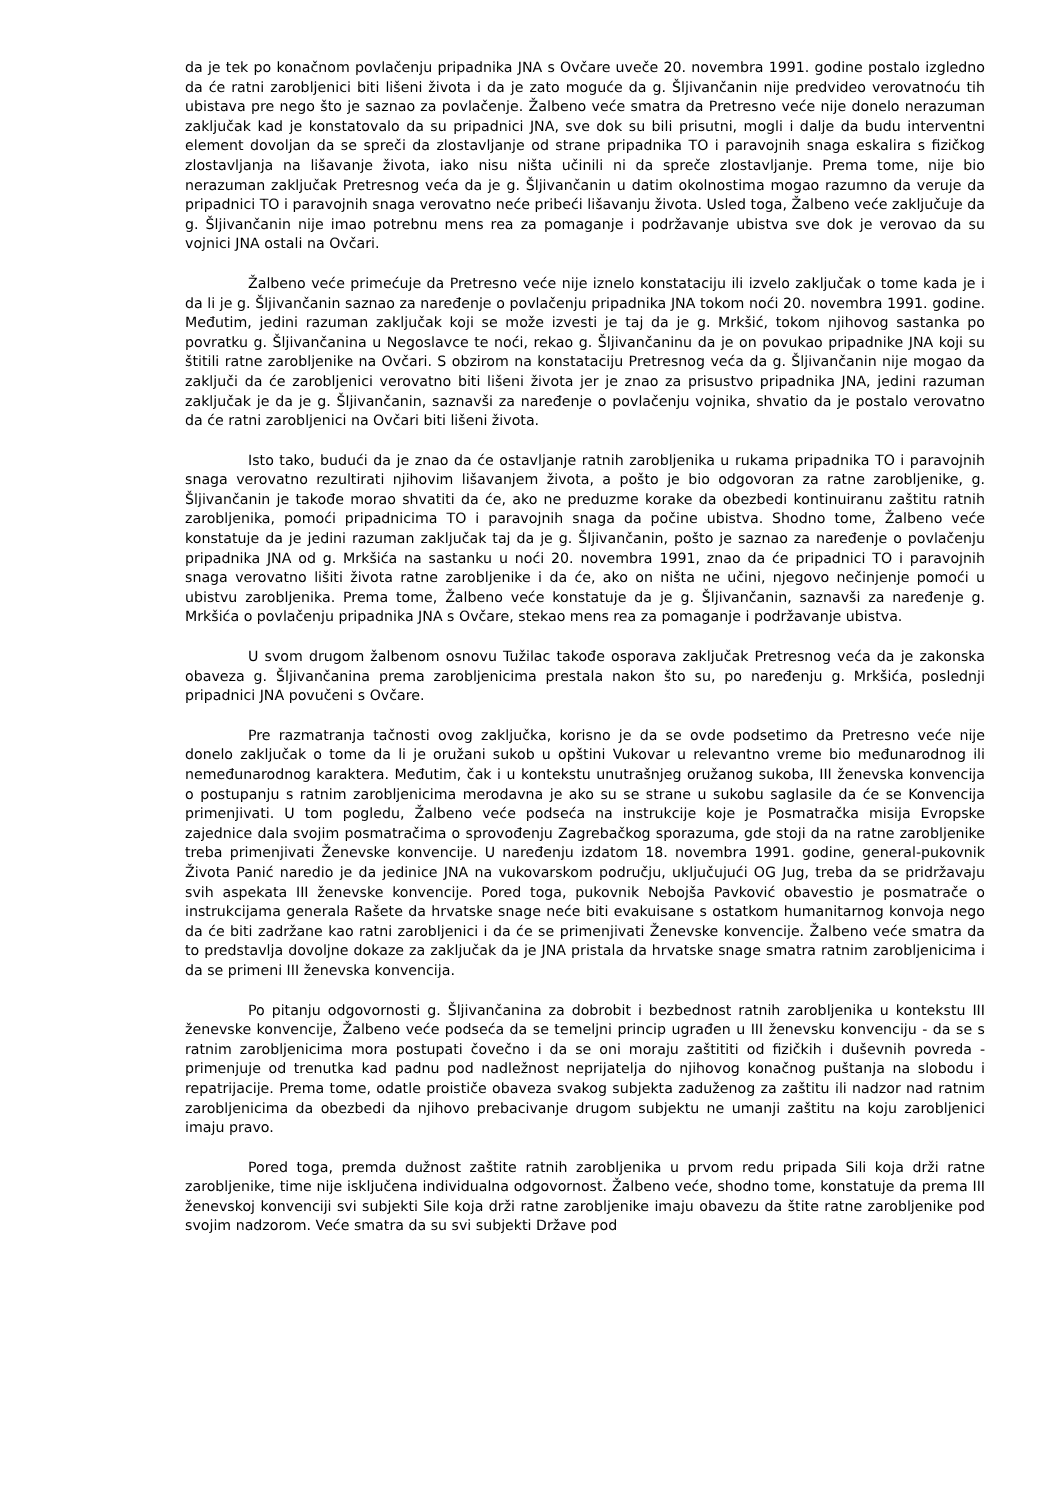da je tek po konačnom povlačenju pripadnika JNA s Ovčare uveče 20. novembra 1991. godine postalo izgledno da će ratni zarobljenici biti lišeni života i da je zato moguće da g. Šljivančanin nije predvideo verovatnoću tih ubistava pre nego što je saznao za povlačenje. Žalbeno veće smatra da Pretresno veće nije donelo nerazuman zaključak kad je konstatovalo da su pripadnici JNA, sve dok su bili prisutni, mogli i dalje da budu interventni element dovoljan da se spreči da zlostavljanje od strane pripadnika TO i paravojnih snaga eskalira s fizičkog zlostavljanja na lišavanje života, iako nisu ništa učinili ni da spreče zlostavljanje. Prema tome, nije bio nerazuman zaključak Pretresnog veća da je g. Šljivančanin u datim okolnostima mogao razumno da veruje da pripadnici TO i paravojnih snaga verovatno neće pribeći lišavanju života. Usled toga, Žalbeno veće zaključuje da g. Šljivančanin nije imao potrebnu mens rea za pomaganje i podržavanje ubistva sve dok je verovao da su vojnici JNA ostali na Ovčari.
Žalbeno veće primećuje da Pretresno veće nije iznelo konstataciju ili izvelo zaključak o tome kada je i da li je g. Šljivančanin saznao za naređenje o povlačenju pripadnika JNA tokom noći 20. novembra 1991. godine. Međutim, jedini razuman zaključak koji se može izvesti je taj da je g. Mrkšić, tokom njihovog sastanka po povratku g. Šljivančanina u Negoslavce te noći, rekao g. Šljivančaninu da je on povukao pripadnike JNA koji su štitili ratne zarobljenike na Ovčari. S obzirom na konstataciju Pretresnog veća da g. Šljivančanin nije mogao da zaključi da će zarobljenici verovatno biti lišeni života jer je znao za prisustvo pripadnika JNA, jedini razuman zaključak je da je g. Šljivančanin, saznavši za naređenje o povlačenju vojnika, shvatio da je postalo verovatno da će ratni zarobljenici na Ovčari biti lišeni života.
Isto tako, budući da je znao da će ostavljanje ratnih zarobljenika u rukama pripadnika TO i paravojnih snaga verovatno rezultirati njihovim lišavanjem života, a pošto je bio odgovoran za ratne zarobljenike, g. Šljivančanin je takođe morao shvatiti da će, ako ne preduzme korake da obezbedi kontinuiranu zaštitu ratnih zarobljenika, pomoći pripadnicima TO i paravojnih snaga da počine ubistva. Shodno tome, Žalbeno veće konstatuje da je jedini razuman zaključak taj da je g. Šljivančanin, pošto je saznao za naređenje o povlačenju pripadnika JNA od g. Mrkšića na sastanku u noći 20. novembra 1991, znao da će pripadnici TO i paravojnih snaga verovatno lišiti života ratne zarobljenike i da će, ako on ništa ne učini, njegovo nečinjenje pomoći u ubistvu zarobljenika. Prema tome, Žalbeno veće konstatuje da je g. Šljivančanin, saznavši za naređenje g. Mrkšića o povlačenju pripadnika JNA s Ovčare, stekao mens rea za pomaganje i podržavanje ubistva.
U svom drugom žalbenom osnovu Tužilac takođe osporava zaključak Pretresnog veća da je zakonska obaveza g. Šljivančanina prema zarobljenicima prestala nakon što su, po naređenju g. Mrkšića, poslednji pripadnici JNA povučeni s Ovčare.
Pre razmatranja tačnosti ovog zaključka, korisno je da se ovde podsetimo da Pretresno veće nije donelo zaključak o tome da li je oružani sukob u opštini Vukovar u relevantno vreme bio međunarodnog ili nemeđunarodnog karaktera. Međutim, čak i u kontekstu unutrašnjeg oružanog sukoba, III ženevska konvencija o postupanju s ratnim zarobljenicima merodavna je ako su se strane u sukobu saglasile da će se Konvencija primenjivati. U tom pogledu, Žalbeno veće podseća na instrukcije koje je Posmatračka misija Evropske zajednice dala svojim posmatračima o sprovođenju Zagrebačkog sporazuma, gde stoji da na ratne zarobljenike treba primenjivati Ženevske konvencije. U naređenju izdatom 18. novembra 1991. godine, general-pukovnik Života Panić naredio je da jedinice JNA na vukovarskom području, uključujući OG Jug, treba da se pridržavaju svih aspekata III ženevske konvencije. Pored toga, pukovnik Nebojša Pavković obavestio je posmatrače o instrukcijama generala Rašete da hrvatske snage neće biti evakuisane s ostatkom humanitarnog konvoja nego da će biti zadržane kao ratni zarobljenici i da će se primenjivati Ženevske konvencije. Žalbeno veće smatra da to predstavlja dovoljne dokaze za zaključak da je JNA pristala da hrvatske snage smatra ratnim zarobljenicima i da se primeni III ženevska konvencija.
Po pitanju odgovornosti g. Šljivančanina za dobrobit i bezbednost ratnih zarobljenika u kontekstu III ženevske konvencije, Žalbeno veće podseća da se temeljni princip ugrađen u III ženevsku konvenciju - da se s ratnim zarobljenicima mora postupati čovečno i da se oni moraju zaštititi od fizičkih i duševnih povreda - primenjuje od trenutka kad padnu pod nadležnost neprijatelja do njihovog konačnog puštanja na slobodu i repatrijacije. Prema tome, odatle proističe obaveza svakog subjekta zaduženog za zaštitu ili nadzor nad ratnim zarobljenicima da obezbedi da njihovo prebacivanje drugom subjektu ne umanji zaštitu na koju zarobljenici imaju pravo.
Pored toga, premda dužnost zaštite ratnih zarobljenika u prvom redu pripada Sili koja drži ratne zarobljenike, time nije isključena individualna odgovornost. Žalbeno veće, shodno tome, konstatuje da prema III ženevskoj konvenciji svi subjekti Sile koja drži ratne zarobljenike imaju obavezu da štite ratne zarobljenike pod svojim nadzorom. Veće smatra da su svi subjekti Države pod